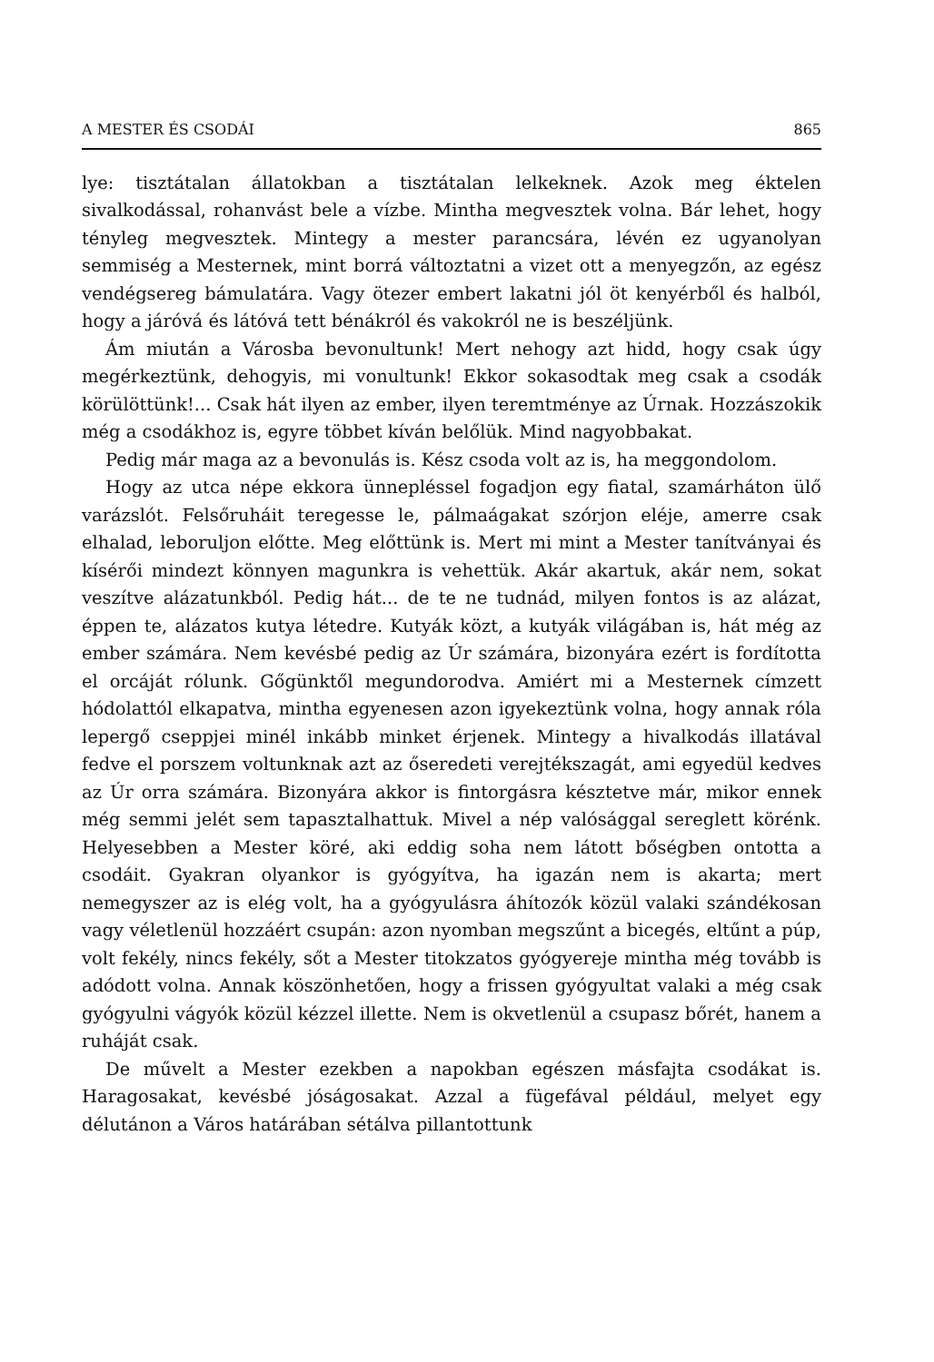A MESTER ÉS CSODÁI 865
lye: tisztátalan állatokban a tisztátalan lelkeknek. Azok meg éktelen sivalkodással, rohanvást bele a vízbe. Mintha megvesztek volna. Bár lehet, hogy tényleg megvesztek. Mintegy a mester parancsára, lévén ez ugyanolyan semmiség a Mesternek, mint borrá változtatni a vizet ott a menyegzőn, az egész vendégsereg bámulatára. Vagy ötezer embert lakatni jól öt kenyérből és halból, hogy a járóvá és látóvá tett bénákról és vakokról ne is beszéljünk.
Ám miután a Városba bevonultunk! Mert nehogy azt hidd, hogy csak úgy megérkeztünk, dehogyis, mi vonultunk! Ekkor sokasodtak meg csak a csodák körülöttünk!... Csak hát ilyen az ember, ilyen teremtménye az Úrnak. Hozzászokik még a csodákhoz is, egyre többet kíván belőlük. Mind nagyobbakat.
Pedig már maga az a bevonulás is. Kész csoda volt az is, ha meggondolom.
Hogy az utca népe ekkora ünnepléssel fogadjon egy fiatal, szamárháton ülő varázslót. Felsőruháit teregesse le, pálmaágakat szórjon eléje, amerre csak elhalad, leboruljon előtte. Meg előttünk is. Mert mi mint a Mester tanítványai és kísérői mindezt könnyen magunkra is vehettük. Akár akartuk, akár nem, sokat veszítve alázatunkból. Pedig hát... de te ne tudnád, milyen fontos is az alázat, éppen te, alázatos kutya létedre. Kutyák közt, a kutyák világában is, hát még az ember számára. Nem kevésbé pedig az Úr számára, bizonyára ezért is fordította el orcáját rólunk. Gőgünktől megundorodva. Amiért mi a Mesternek címzett hódolattól elkapatva, mintha egyenesen azon igyekeztünk volna, hogy annak róla lepergő cseppjei minél inkább minket érjenek. Mintegy a hivalkodás illatával fedve el porszem voltunknak azt az őseredeti verejtékszagát, ami egyedül kedves az Úr orra számára. Bizonyára akkor is fintorgásra késztetve már, mikor ennek még semmi jelét sem tapasztalhattuk. Mivel a nép valósággal sereglett körénk. Helyesebben a Mester köré, aki eddig soha nem látott bőségben ontotta a csodáit. Gyakran olyankor is gyógyítva, ha igazán nem is akarta; mert nemegyszer az is elég volt, ha a gyógyulásra áhítozók közül valaki szándékosan vagy véletlenül hozzáért csupán: azon nyomban megszűnt a bicegés, eltűnt a púp, volt fekély, nincs fekély, sőt a Mester titokzatos gyógyereje mintha még tovább is adódott volna. Annak köszönhetően, hogy a frissen gyógyultat valaki a még csak gyógyulni vágyók közül kézzel illette. Nem is okvetlenül a csupasz bőrét, hanem a ruháját csak.
De művelt a Mester ezekben a napokban egészen másfajta csodákat is. Haragosakat, kevésbé jóságosakat. Azzal a fügefával például, melyet egy délutánon a Város határában sétálva pillantottunk